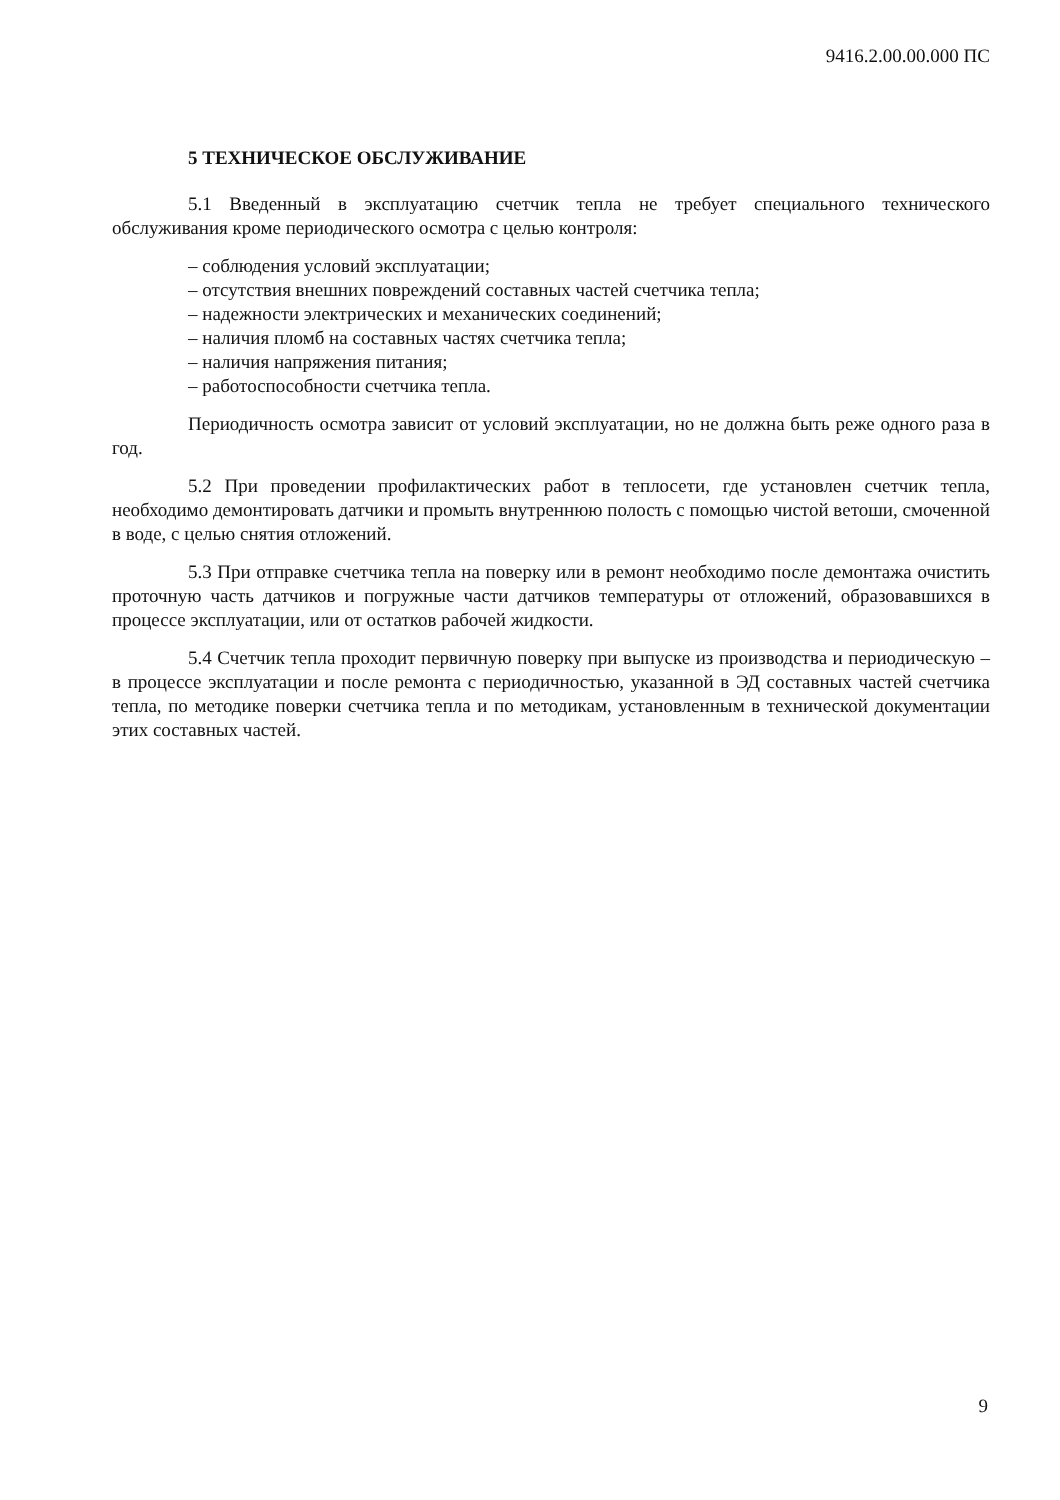9416.2.00.00.000 ПС
5 ТЕХНИЧЕСКОЕ ОБСЛУЖИВАНИЕ
5.1 Введенный в эксплуатацию счетчик тепла не требует специального технического обслуживания кроме периодического осмотра с целью контроля:
– соблюдения условий эксплуатации;
– отсутствия внешних повреждений составных частей счетчика тепла;
– надежности электрических и механических соединений;
– наличия пломб на составных частях счетчика тепла;
– наличия напряжения питания;
– работоспособности счетчика тепла.
Периодичность осмотра зависит от условий эксплуатации, но не должна быть реже одного раза в год.
5.2 При проведении профилактических работ в теплосети, где установлен счетчик тепла, необходимо демонтировать датчики и промыть внутреннюю полость с помощью чистой ветоши, смоченной в воде, с целью снятия отложений.
5.3 При отправке счетчика тепла на поверку или в ремонт необходимо после демонтажа очистить проточную часть датчиков и погружные части датчиков температуры от отложений, образовавшихся в процессе эксплуатации, или от остатков рабочей жидкости.
5.4 Счетчик тепла проходит первичную поверку при выпуске из производства и периодическую – в процессе эксплуатации и после ремонта с периодичностью, указанной в ЭД составных частей счетчика тепла, по методике поверки счетчика тепла и по методикам, установленным в технической документации этих составных частей.
9